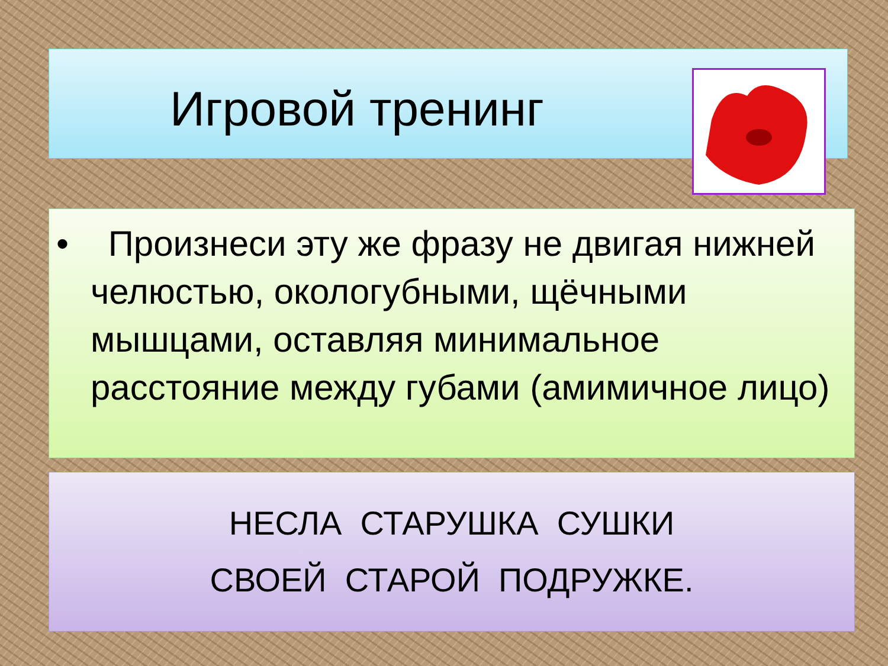Игровой тренинг
• Произнеси эту же фразу не двигая нижней челюстью, окологубными, щёчными мышцами, оставляя минимальное расстояние между губами (амимичное лицо)
НЕСЛА СТАРУШКА СУШКИ
СВОЕЙ СТАРОЙ ПОДРУЖКЕ.